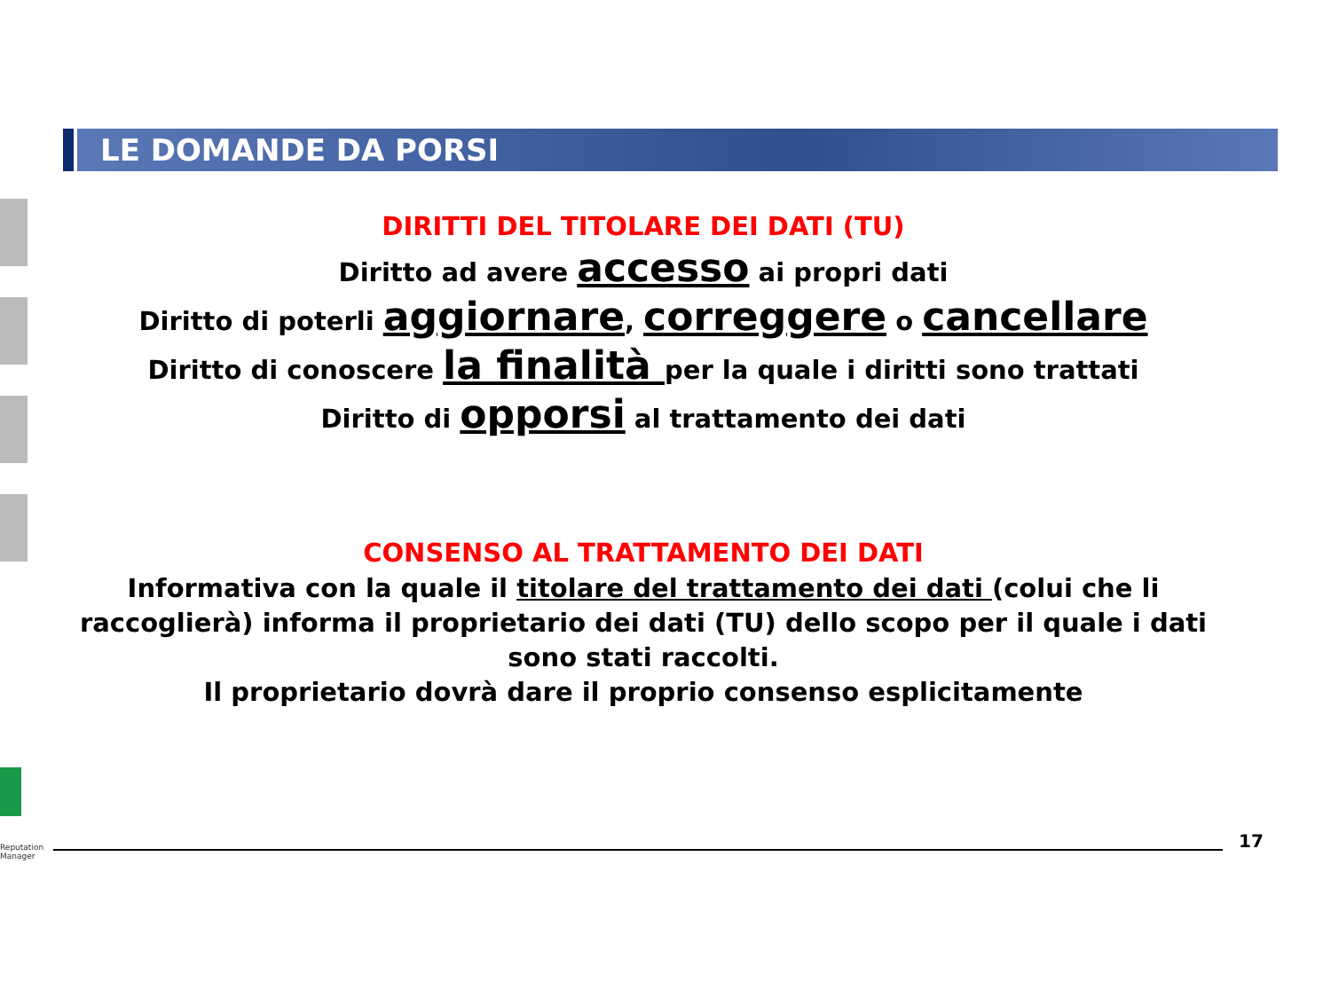LE DOMANDE DA PORSI
DIRITTI DEL TITOLARE DEI DATI (TU)
Diritto ad avere accesso ai propri dati
Diritto di poterli aggiornare, correggere o cancellare
Diritto di conoscere la finalità per la quale i diritti sono trattati
Diritto di opporsi al trattamento dei dati
CONSENSO AL TRATTAMENTO DEI DATI
Informativa con la quale il titolare del trattamento dei dati (colui che li raccoglierà) informa il proprietario dei dati (TU) dello scopo per il quale i dati sono stati raccolti.
Il proprietario dovrà dare il proprio consenso esplicitamente
Reputation
Manager
17